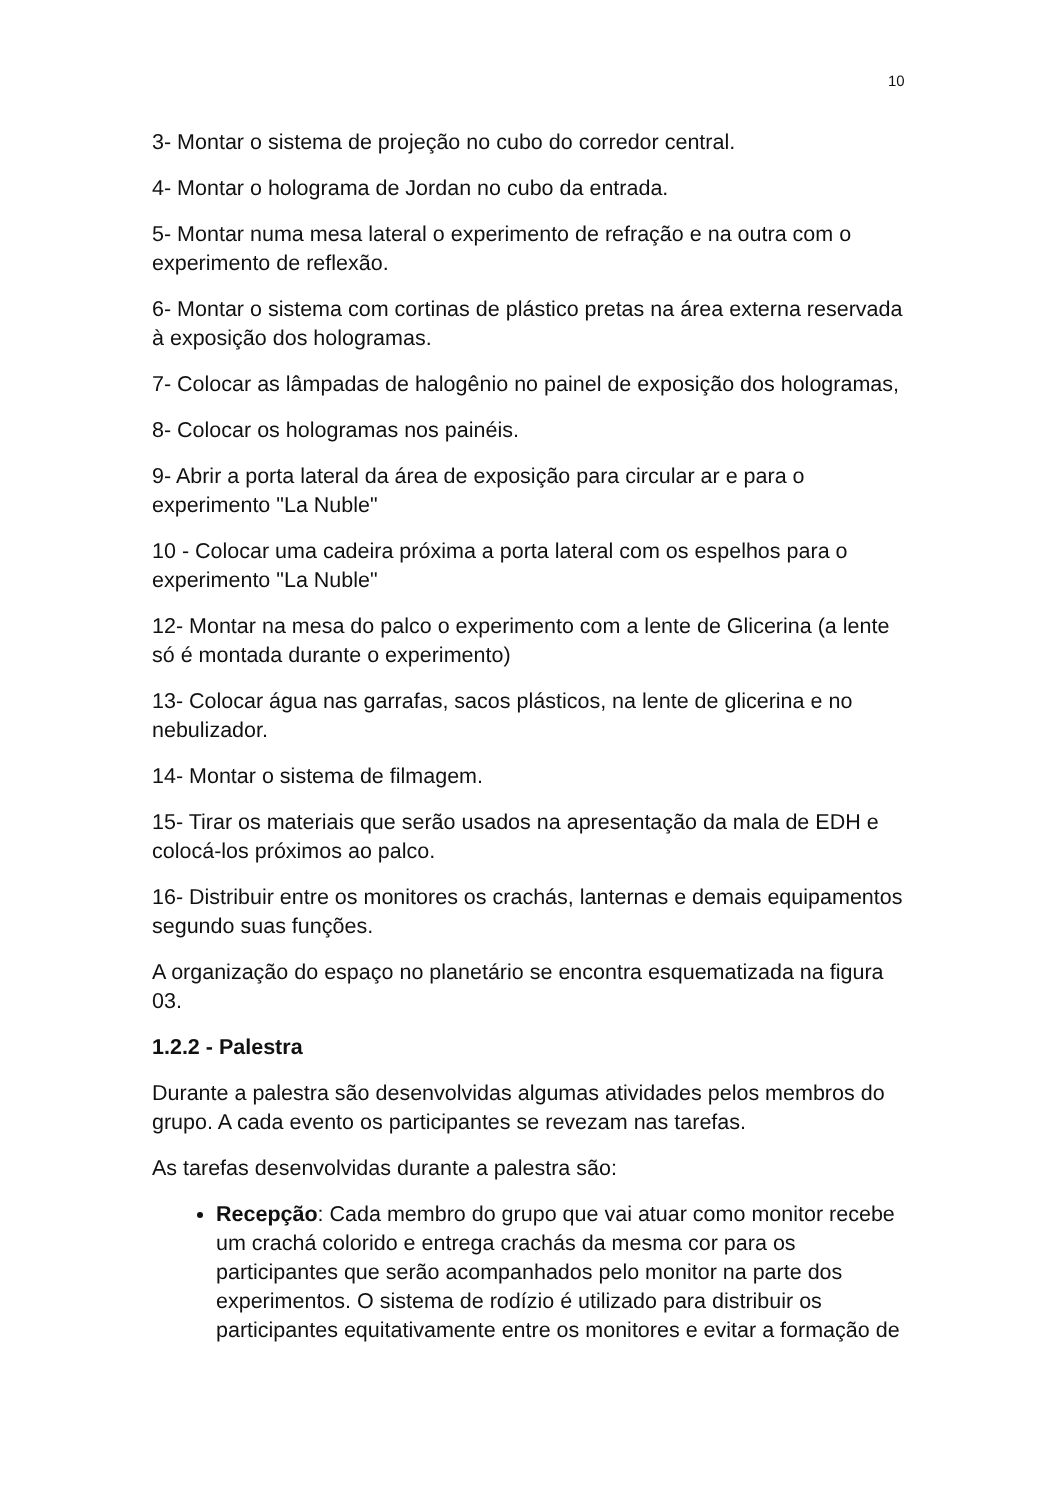10
3- Montar o sistema de projeção no cubo do corredor central.
4- Montar o holograma de Jordan no cubo da entrada.
5- Montar numa mesa lateral o experimento de refração e na outra com o experimento de reflexão.
6- Montar o sistema com cortinas de plástico pretas na área externa reservada à exposição dos hologramas.
7- Colocar as lâmpadas de halogênio no painel de exposição dos hologramas,
8- Colocar os hologramas nos painéis.
9- Abrir a porta lateral da área de exposição para circular ar e para o experimento "La Nuble"
10 - Colocar uma cadeira próxima a porta lateral com os espelhos para o experimento "La Nuble"
12- Montar na mesa do palco o experimento com a lente de Glicerina (a lente só é montada durante o experimento)
13- Colocar água nas garrafas, sacos plásticos, na lente de glicerina e no nebulizador.
14- Montar o sistema de filmagem.
15- Tirar os materiais que serão usados na apresentação da mala de EDH e colocá-los próximos ao palco.
16- Distribuir entre os monitores os crachás, lanternas e demais equipamentos segundo suas funções.
A organização do espaço no planetário se encontra esquematizada na figura 03.
1.2.2 - Palestra
Durante a palestra são desenvolvidas algumas atividades pelos membros do grupo. A cada evento os participantes se revezam nas tarefas.
As tarefas desenvolvidas durante a palestra são:
Recepção: Cada membro do grupo que vai atuar como monitor recebe um crachá colorido e entrega crachás da mesma cor para os participantes que serão acompanhados pelo monitor na parte dos experimentos. O sistema de rodízio é utilizado para distribuir os participantes equitativamente entre os monitores e evitar a formação de